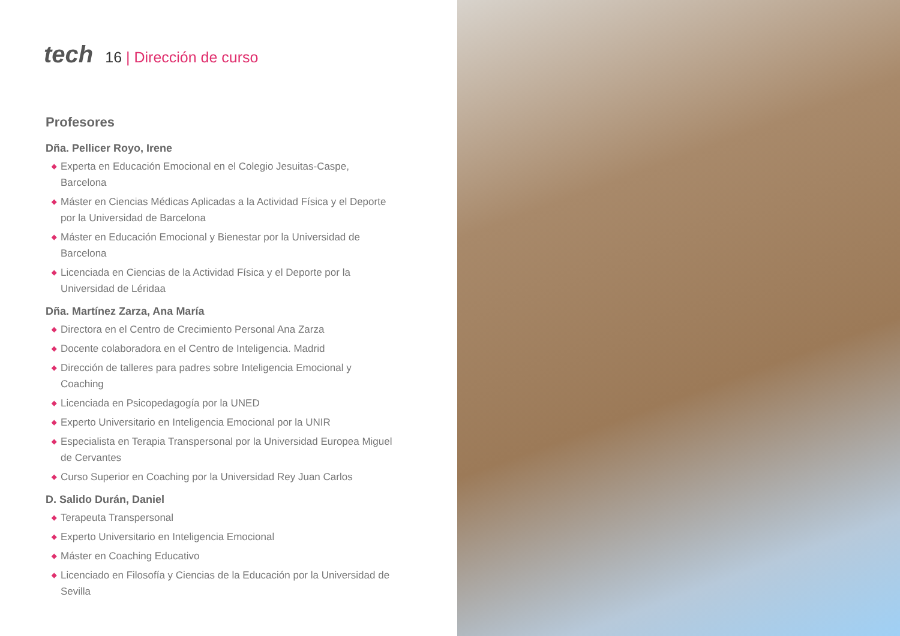tech
16 | Dirección de curso
Profesores
Dña. Pellicer Royo, Irene
◆ Experta en Educación Emocional en el Colegio Jesuitas-Caspe, Barcelona
◆ Máster en Ciencias Médicas Aplicadas a la Actividad Física y el Deporte por la Universidad de Barcelona
◆ Máster en Educación Emocional y Bienestar por la Universidad de Barcelona
◆ Licenciada en Ciencias de la Actividad Física y el Deporte por la Universidad de Léridaa
Dña. Martínez Zarza, Ana María
◆ Directora en el Centro de Crecimiento Personal Ana Zarza
◆ Docente colaboradora en el Centro de Inteligencia. Madrid
◆ Dirección de talleres para padres sobre Inteligencia Emocional y Coaching
◆ Licenciada en Psicopedagogía por la UNED
◆ Experto Universitario en Inteligencia Emocional por la UNIR
◆ Especialista en Terapia Transpersonal por la Universidad Europea Miguel de Cervantes
◆ Curso Superior en Coaching por la Universidad Rey Juan Carlos
D. Salido Durán, Daniel
◆ Terapeuta Transpersonal
◆ Experto Universitario en Inteligencia Emocional
◆ Máster en Coaching Educativo
◆ Licenciado en Filosofía y Ciencias de la Educación por la Universidad de Sevilla